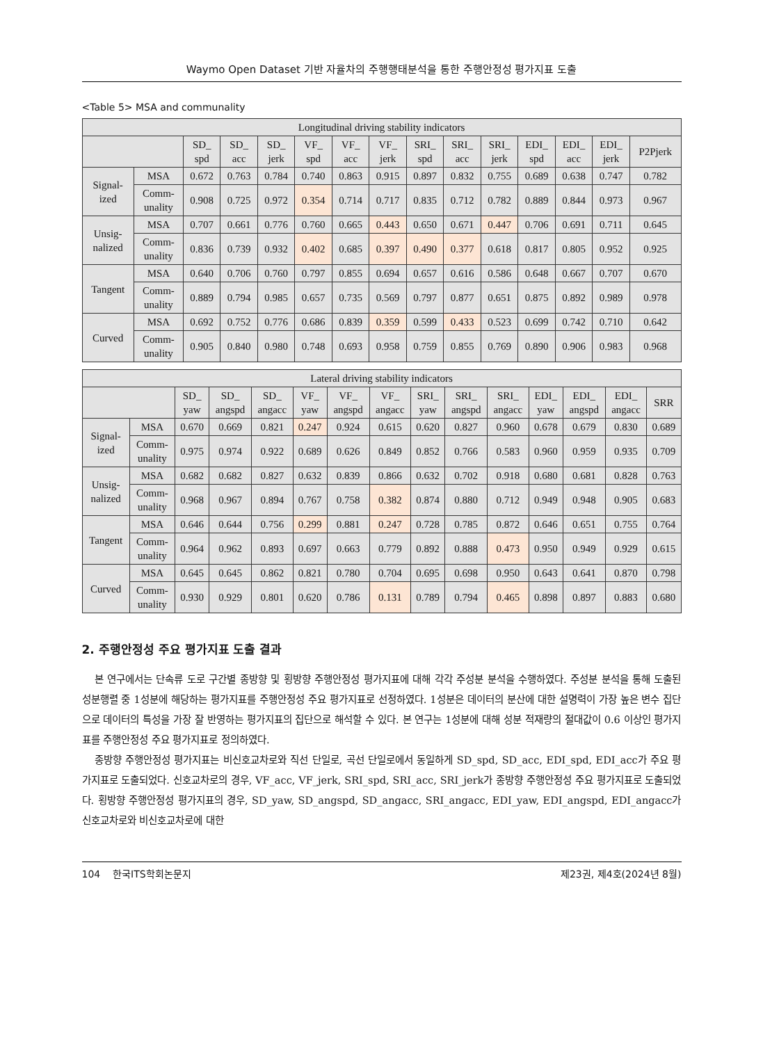Waymo Open Dataset 기반 자율차의 주행행태분석을 통한 주행안정성 평가지표 도출
<Table 5> MSA and communality
| Longitudinal driving stability indicators | | | | | | | | | | | | | | |
| --- | --- | --- | --- | --- | --- | --- | --- | --- | --- | --- | --- | --- | --- | --- |
| | | SD_ spd | SD_ acc | SD_ jerk | VF_ spd | VF_ acc | VF_ jerk | SRI_ spd | SRI_ acc | SRI_ jerk | EDI_ spd | EDI_ acc | EDI_ jerk | P2Pjerk |
| Signal- ized | MSA | 0.672 | 0.763 | 0.784 | 0.740 | 0.863 | 0.915 | 0.897 | 0.832 | 0.755 | 0.689 | 0.638 | 0.747 | 0.782 |
| | Comm- unality | 0.908 | 0.725 | 0.972 | 0.354 | 0.714 | 0.717 | 0.835 | 0.712 | 0.782 | 0.889 | 0.844 | 0.973 | 0.967 |
| Unsig- nalized | MSA | 0.707 | 0.661 | 0.776 | 0.760 | 0.665 | 0.443 | 0.650 | 0.671 | 0.447 | 0.706 | 0.691 | 0.711 | 0.645 |
| | Comm- unality | 0.836 | 0.739 | 0.932 | 0.402 | 0.685 | 0.397 | 0.490 | 0.377 | 0.618 | 0.817 | 0.805 | 0.952 | 0.925 |
| Tangent | MSA | 0.640 | 0.706 | 0.760 | 0.797 | 0.855 | 0.694 | 0.657 | 0.616 | 0.586 | 0.648 | 0.667 | 0.707 | 0.670 |
| | Comm- unality | 0.889 | 0.794 | 0.985 | 0.657 | 0.735 | 0.569 | 0.797 | 0.877 | 0.651 | 0.875 | 0.892 | 0.989 | 0.978 |
| Curved | MSA | 0.692 | 0.752 | 0.776 | 0.686 | 0.839 | 0.359 | 0.599 | 0.433 | 0.523 | 0.699 | 0.742 | 0.710 | 0.642 |
| | Comm- unality | 0.905 | 0.840 | 0.980 | 0.748 | 0.693 | 0.958 | 0.759 | 0.855 | 0.769 | 0.890 | 0.906 | 0.983 | 0.968 |
| Lateral driving stability indicators | | | | | | | | | | | | | | |
| --- | --- | --- | --- | --- | --- | --- | --- | --- | --- | --- | --- | --- | --- | --- |
| | | SD_ yaw | SD_ angspd | SD_ angacc | VF_ yaw | VF_ angspd | VF_ angacc | SRI_ yaw | SRI_ angspd | SRI_ angacc | EDI_ yaw | EDI_ angspd | EDI_ angacc | SRR |
| Signal- ized | MSA | 0.670 | 0.669 | 0.821 | 0.247 | 0.924 | 0.615 | 0.620 | 0.827 | 0.960 | 0.678 | 0.679 | 0.830 | 0.689 |
| | Comm- unality | 0.975 | 0.974 | 0.922 | 0.689 | 0.626 | 0.849 | 0.852 | 0.766 | 0.583 | 0.960 | 0.959 | 0.935 | 0.709 |
| Unsig- nalized | MSA | 0.682 | 0.682 | 0.827 | 0.632 | 0.839 | 0.866 | 0.632 | 0.702 | 0.918 | 0.680 | 0.681 | 0.828 | 0.763 |
| | Comm- unality | 0.968 | 0.967 | 0.894 | 0.767 | 0.758 | 0.382 | 0.874 | 0.880 | 0.712 | 0.949 | 0.948 | 0.905 | 0.683 |
| Tangent | MSA | 0.646 | 0.644 | 0.756 | 0.299 | 0.881 | 0.247 | 0.728 | 0.785 | 0.872 | 0.646 | 0.651 | 0.755 | 0.764 |
| | Comm- unality | 0.964 | 0.962 | 0.893 | 0.697 | 0.663 | 0.779 | 0.892 | 0.888 | 0.473 | 0.950 | 0.949 | 0.929 | 0.615 |
| Curved | MSA | 0.645 | 0.645 | 0.862 | 0.821 | 0.780 | 0.704 | 0.695 | 0.698 | 0.950 | 0.643 | 0.641 | 0.870 | 0.798 |
| | Comm- unality | 0.930 | 0.929 | 0.801 | 0.620 | 0.786 | 0.131 | 0.789 | 0.794 | 0.465 | 0.898 | 0.897 | 0.883 | 0.680 |
2. 주행안정성 주요 평가지표 도출 결과
본 연구에서는 단속류 도로 구간별 종방향 및 횡방향 주행안정성 평가지표에 대해 각각 주성분 분석을 수행하였다. 주성분 분석을 통해 도출된 성분행렬 중 1성분에 해당하는 평가지표를 주행안정성 주요 평가지표로 선정하였다. 1성분은 데이터의 분산에 대한 설명력이 가장 높은 변수 집단으로 데이터의 특성을 가장 잘 반영하는 평가지표의 집단으로 해석할 수 있다. 본 연구는 1성분에 대해 성분 적재량의 절대값이 0.6 이상인 평가지표를 주행안정성 주요 평가지표로 정의하였다.
종방향 주행안정성 평가지표는 비신호교차로와 직선 단일로, 곡선 단일로에서 동일하게 SD_spd, SD_acc, EDI_spd, EDI_acc가 주요 평가지표로 도출되었다. 신호교차로의 경우, VF_acc, VF_jerk, SRI_spd, SRI_acc, SRI_jerk가 종방향 주행안정성 주요 평가지표로 도출되었다. 횡방향 주행안정성 평가지표의 경우, SD_yaw, SD_angspd, SD_angacc, SRI_angacc, EDI_yaw, EDI_angspd, EDI_angacc가 신호교차로와 비신호교차로에 대한
104 한국ITS학회논문지 제23권, 제4호(2024년 8월)